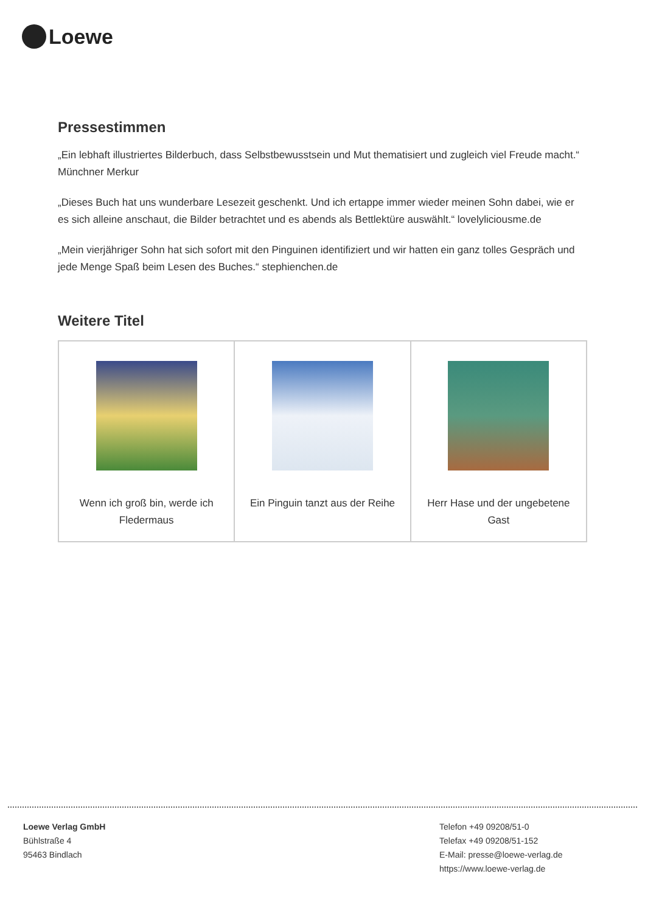Loewe
Pressestimmen
„Ein lebhaft illustriertes Bilderbuch, dass Selbstbewusstsein und Mut thematisiert und zugleich viel Freude macht.“ Münchner Merkur
„Dieses Buch hat uns wunderbare Lesezeit geschenkt. Und ich ertappe immer wieder meinen Sohn dabei, wie er es sich alleine anschaut, die Bilder betrachtet und es abends als Bettlektüre auswählt.“ lovelyliciousme.de
„Mein vierjähriger Sohn hat sich sofort mit den Pinguinen identifiziert und wir hatten ein ganz tolles Gespräch und jede Menge Spaß beim Lesen des Buches.“ stephienchen.de
Weitere Titel
| Wenn ich groß bin, werde ich Fledermaus | Ein Pinguin tanzt aus der Reihe | Herr Hase und der ungebetene Gast |
Loewe Verlag GmbH
Bühlstraße 4
95463 Bindlach
Telefon +49 09208/51-0
Telefax +49 09208/51-152
E-Mail: presse@loewe-verlag.de
https://www.loewe-verlag.de